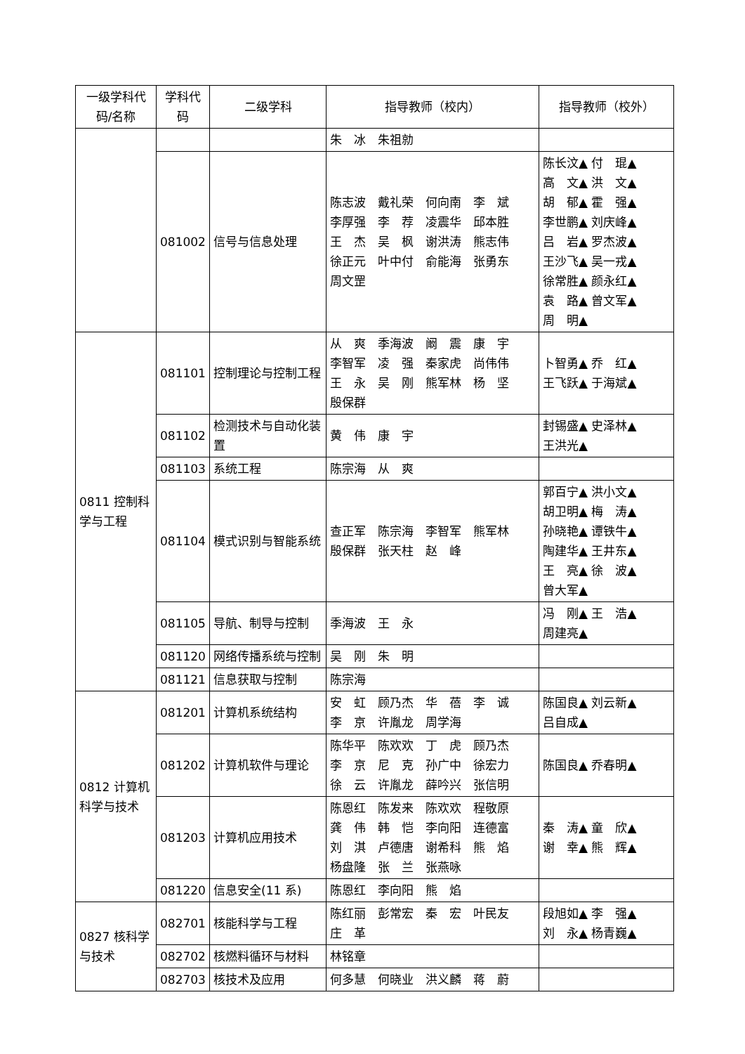| 一级学科代码/名称 | 学科代码 | 二级学科 | 指导教师（校内） | 指导教师（校外） |
| --- | --- | --- | --- | --- |
| | | | 朱 冰 朱祖勍 | |
| | 081002 | 信号与信息处理 | 陈志波 戴礼荣 何向南 李 斌 李厚强 李 荐 凌震华 邱本胜 王 杰 吴 枫 谢洪涛 熊志伟 徐正元 叶中付 俞能海 张勇东 周文罡 | 陈长汶▲ 付 琨▲ 高 文▲ 洪 文▲ 胡 郁▲ 霍 强▲ 李世鹏▲ 刘庆峰▲ 吕 岩▲ 罗杰波▲ 王沙飞▲ 吴一戎▲ 徐常胜▲ 颜永红▲ 袁 路▲ 曾文军▲ 周 明▲ |
| 0811 控制科学与工程 | 081101 | 控制理论与控制工程 | 从 爽 季海波 阚 震 康 宇 李智军 凌 强 秦家虎 尚伟伟 王 永 吴 刚 熊军林 杨 坚 殷保群 | 卜智勇▲ 乔 红▲ 王飞跃▲ 于海斌▲ |
| | 081102 | 检测技术与自动化装置 | 黄 伟 康 宇 | 封锡盛▲ 史泽林▲ 王洪光▲ |
| | 081103 | 系统工程 | 陈宗海 从 爽 | |
| | 081104 | 模式识别与智能系统 | 查正军 陈宗海 李智军 熊军林 殷保群 张天柱 赵 峰 | 郭百宁▲ 洪小文▲ 胡卫明▲ 梅 涛▲ 孙晓艳▲ 谭铁牛▲ 陶建华▲ 王井东▲ 王 亮▲ 徐 波▲ 曾大军▲ |
| | 081105 | 导航、制导与控制 | 季海波 王 永 | 冯 刚▲ 王 浩▲ 周建亮▲ |
| | 081120 | 网络传播系统与控制 | 吴 刚 朱 明 | |
| | 081121 | 信息获取与控制 | 陈宗海 | |
| 0812 计算机科学与技术 | 081201 | 计算机系统结构 | 安 虹 顾乃杰 华 蓓 李 诚 李 京 许胤龙 周学海 | 陈国良▲ 刘云新▲ 吕自成▲ |
| | 081202 | 计算机软件与理论 | 陈华平 陈欢欢 丁 虎 顾乃杰 李 京 尼 克 孙广中 徐宏力 徐 云 许胤龙 薛吟兴 张信明 | 陈国良▲ 乔春明▲ |
| | 081203 | 计算机应用技术 | 陈恩红 陈发来 陈欢欢 程敬原 龚 伟 韩 恺 李向阳 连德富 刘 淇 卢德唐 谢希科 熊 焰 杨盘隆 张 兰 张燕咏 | 秦 涛▲ 童 欣▲ 谢 幸▲ 熊 辉▲ |
| | 081220 | 信息安全(11 系) | 陈恩红 李向阳 熊 焰 | |
| 0827 核科学与技术 | 082701 | 核能科学与工程 | 陈红丽 彭常宏 秦 宏 叶民友 庄 革 | 段旭如▲ 李 强▲ 刘 永▲ 杨青巍▲ |
| | 082702 | 核燃料循环与材料 | 林铭章 | |
| | 082703 | 核技术及应用 | 何多慧 何晓业 洪义麟 蒋 蔚 | |